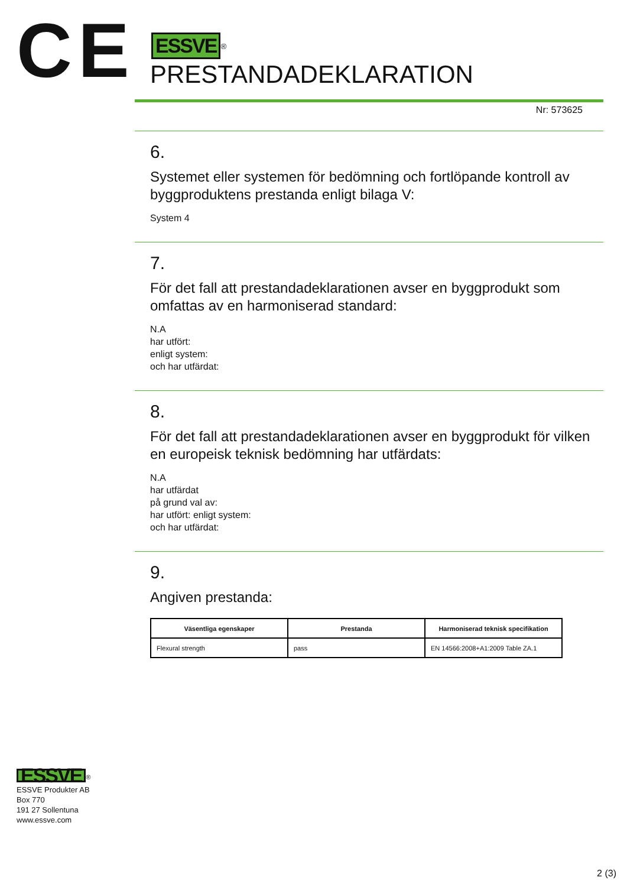CE
ESSVE<sup>®</sup>
PRESTANDADEKLARATION
Nr: 573625
6.
Systemet eller systemen för bedömning och fortlöpande kontroll av byggproduktens prestanda enligt bilaga V:
System 4
7.
För det fall att prestandadeklarationen avser en byggprodukt som omfattas av en harmoniserad standard:
N.A
har utfört:
enligt system:
och har utfärdat:
8.
För det fall att prestandadeklarationen avser en byggprodukt för vilken en europeisk teknisk bedömning har utfärdats:
N.A
har utfärdat
på grund val av:
har utfört: enligt system:
och har utfärdat:
9.
Angiven prestanda:
| Väsentliga egenskaper | Prestanda | Harmoniserad teknisk specifikation |
| --- | --- | --- |
| Flexural strength | pass | EN 14566:2008+A1:2009 Table ZA.1 |
ESSVE<sup>®</sup>
ESSVE Produkter AB
Box 770
191 27 Sollentuna
www.essve.com
2 (3)